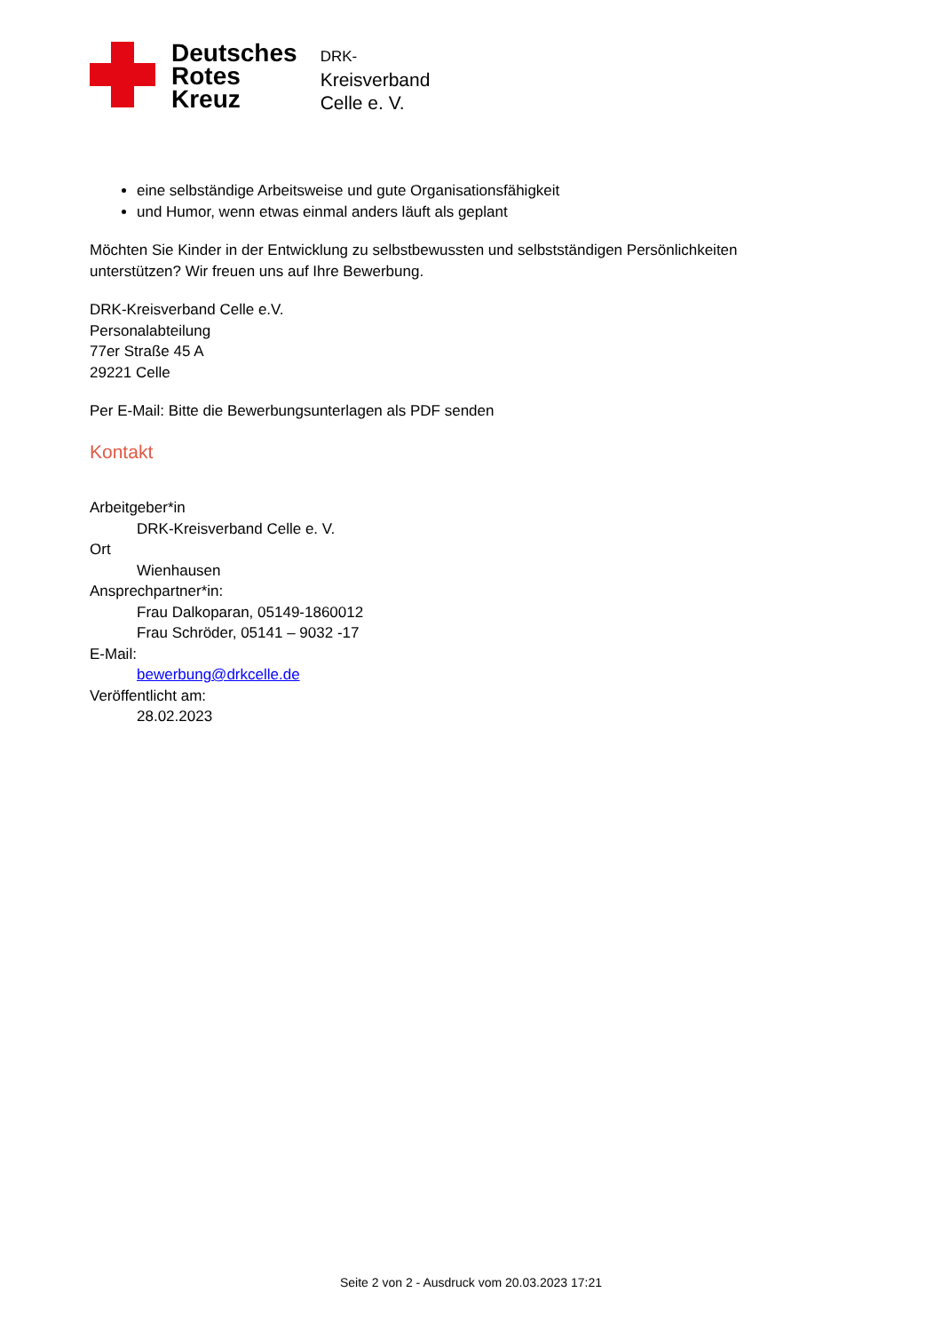Deutsches
Rotes
Kreuz
DRK-
Kreisverband
Celle e. V.
eine selbständige Arbeitsweise und gute Organisationsfähigkeit
und Humor, wenn etwas einmal anders läuft als geplant
Möchten Sie Kinder in der Entwicklung zu selbstbewussten und selbstständigen Persönlichkeiten
unterstützen? Wir freuen uns auf Ihre Bewerbung.
DRK-Kreisverband Celle e.V.
Personalabteilung
77er Straße 45 A
29221 Celle
Per E-Mail: Bitte die Bewerbungsunterlagen als PDF senden
Kontakt
Arbeitgeber*in
DRK-Kreisverband Celle e. V.
Ort
Wienhausen
Ansprechpartner*in:
Frau Dalkoparan, 05149-1860012
Frau Schröder, 05141 – 9032 -17
E-Mail:
bewerbung@drkcelle.de
Veröffentlicht am:
28.02.2023
Seite 2 von 2 - Ausdruck vom 20.03.2023 17:21